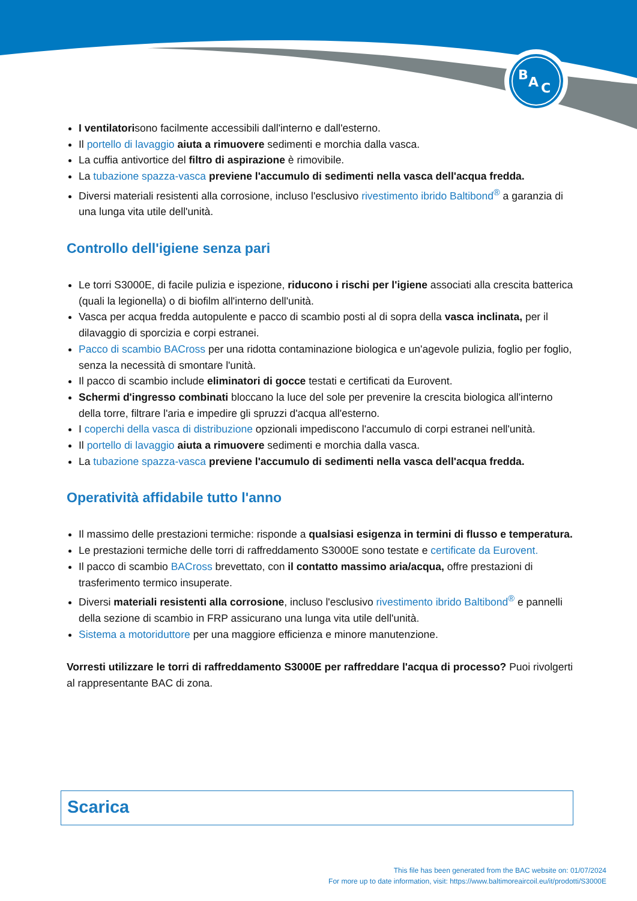B
A
C
I ventilatorisono facilmente accessibili dall'interno e dall'esterno.
Il portello di lavaggio aiuta a rimuovere sedimenti e morchia dalla vasca.
La cuffia antivortice del filtro di aspirazione è rimovibile.
La tubazione spazza-vasca previene l'accumulo di sedimenti nella vasca dell'acqua fredda.
Diversi materiali resistenti alla corrosione, incluso l'esclusivo rivestimento ibrido Baltibond<sup>®</sup> a garanzia di una lunga vita utile dell'unità.
Controllo dell'igiene senza pari
Le torri S3000E, di facile pulizia e ispezione, riducono i rischi per l'igiene associati alla crescita batterica (quali la legionella) o di biofilm all'interno dell'unità.
Vasca per acqua fredda autopulente e pacco di scambio posti al di sopra della vasca inclinata, per il dilavaggio di sporcizia e corpi estranei.
Pacco di scambio BACross per una ridotta contaminazione biologica e un'agevole pulizia, foglio per foglio, senza la necessità di smontare l'unità.
Il pacco di scambio include eliminatori di gocce testati e certificati da Eurovent.
Schermi d'ingresso combinati bloccano la luce del sole per prevenire la crescita biologica all'interno della torre, filtrare l'aria e impedire gli spruzzi d'acqua all'esterno.
I coperchi della vasca di distribuzione opzionali impediscono l'accumulo di corpi estranei nell'unità.
Il portello di lavaggio aiuta a rimuovere sedimenti e morchia dalla vasca.
La tubazione spazza-vasca previene l'accumulo di sedimenti nella vasca dell'acqua fredda.
Operatività affidabile tutto l'anno
Il massimo delle prestazioni termiche: risponde a qualsiasi esigenza in termini di flusso e temperatura.
Le prestazioni termiche delle torri di raffreddamento S3000E sono testate e certificate da Eurovent.
Il pacco di scambio BACross brevettato, con il contatto massimo aria/acqua, offre prestazioni di trasferimento termico insuperate.
Diversi materiali resistenti alla corrosione, incluso l'esclusivo rivestimento ibrido Baltibond<sup>®</sup> e pannelli della sezione di scambio in FRP assicurano una lunga vita utile dell'unità.
Sistema a motoriduttore per una maggiore efficienza e minore manutenzione.
Vorresti utilizzare le torri di raffreddamento S3000E per raffreddare l'acqua di processo? Puoi rivolgerti al rappresentante BAC di zona.
Scarica
This file has been generated from the BAC website on: 01/07/2024
For more up to date information, visit: https://www.baltimoreaircoil.eu/it/prodotti/S3000E